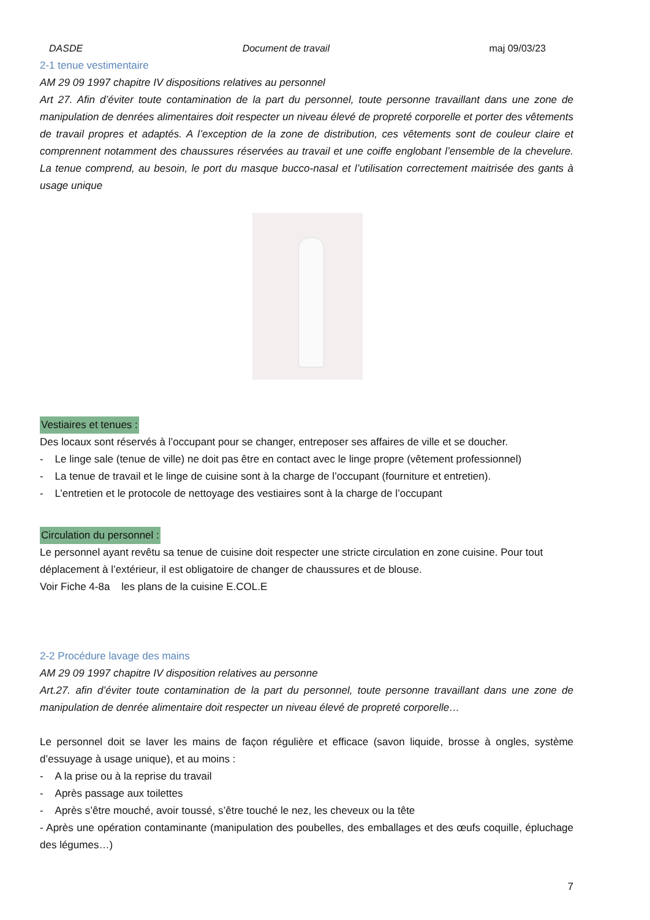DASDE Document de travail maj 09/03/23
2-1 tenue vestimentaire
AM 29 09 1997 chapitre IV dispositions relatives au personnel
Art 27. Afin d’éviter toute contamination de la part du personnel, toute personne travaillant dans une zone de manipulation de denrées alimentaires doit respecter un niveau élevé de propreté corporelle et porter des vêtements de travail propres et adaptés. A l’exception de la zone de distribution, ces vêtements sont de couleur claire et comprennent notamment des chaussures réservées au travail et une coiffe englobant l’ensemble de la chevelure. La tenue comprend, au besoin, le port du masque bucco-nasal et l’utilisation correctement maitrisée des gants à usage unique
Vestiaires et tenues :
Des locaux sont réservés à l’occupant pour se changer, entreposer ses affaires de ville et se doucher.
- Le linge sale (tenue de ville) ne doit pas être en contact avec le linge propre (vêtement professionnel)
- La tenue de travail et le linge de cuisine sont à la charge de l’occupant (fourniture et entretien).
- L’entretien et le protocole de nettoyage des vestiaires sont à la charge de l’occupant
Circulation du personnel :
Le personnel ayant revêtu sa tenue de cuisine doit respecter une stricte circulation en zone cuisine. Pour tout déplacement à l’extérieur, il est obligatoire de changer de chaussures et de blouse.
Voir Fiche 4-8a les plans de la cuisine E.COL.E
2-2 Procédure lavage des mains
AM 29 09 1997 chapitre IV disposition relatives au personne
Art.27. afin d’éviter toute contamination de la part du personnel, toute personne travaillant dans une zone de manipulation de denrée alimentaire doit respecter un niveau élevé de propreté corporelle…
Le personnel doit se laver les mains de façon régulière et efficace (savon liquide, brosse à ongles, système d’essuyage à usage unique), et au moins :
- A la prise ou à la reprise du travail
- Après passage aux toilettes
- Après s’être mouché, avoir toussé, s’être touché le nez, les cheveux ou la tête
- Après une opération contaminante (manipulation des poubelles, des emballages et des œufs coquille, épluchage des légumes…)
7